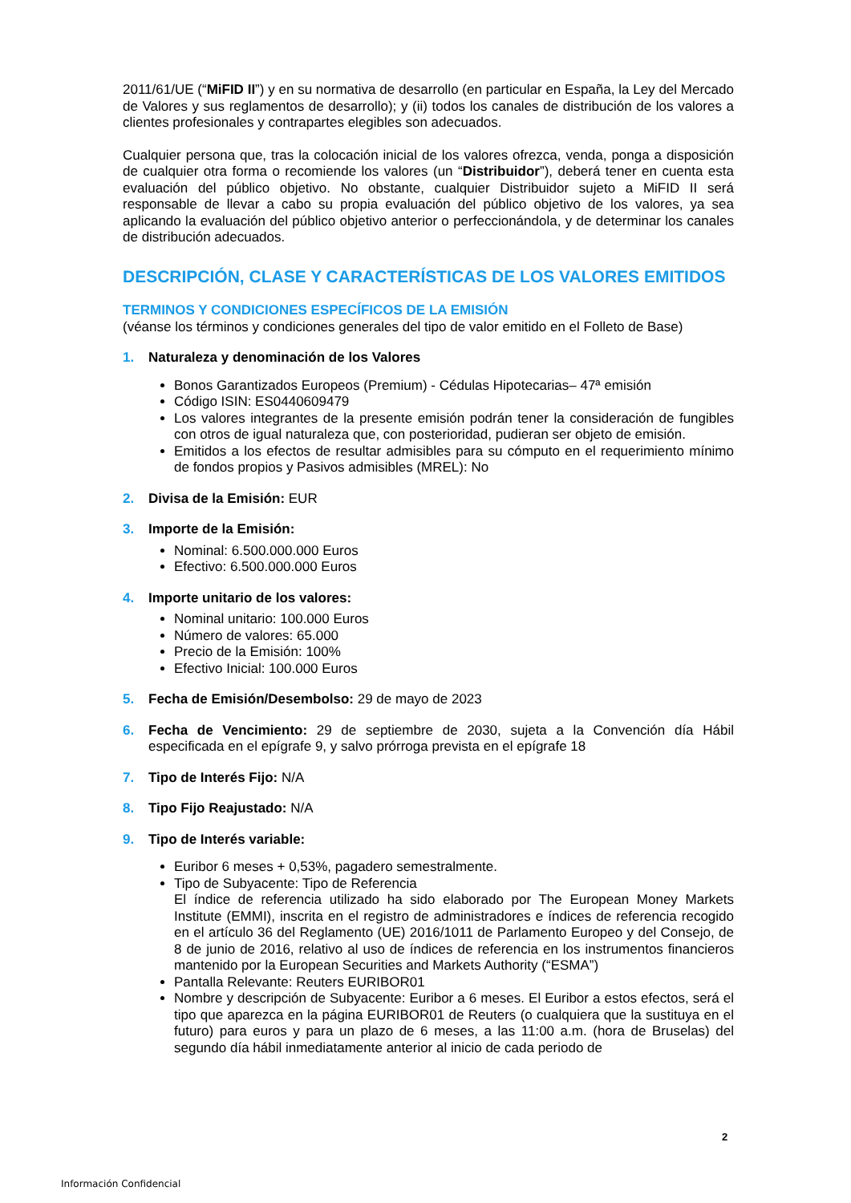2011/61/UE (“MiFID II”) y en su normativa de desarrollo (en particular en España, la Ley del Mercado de Valores y sus reglamentos de desarrollo); y (ii) todos los canales de distribución de los valores a clientes profesionales y contrapartes elegibles son adecuados.
Cualquier persona que, tras la colocación inicial de los valores ofrezca, venda, ponga a disposición de cualquier otra forma o recomiende los valores (un “Distribuidor”), deberá tener en cuenta esta evaluación del público objetivo. No obstante, cualquier Distribuidor sujeto a MiFID II será responsable de llevar a cabo su propia evaluación del público objetivo de los valores, ya sea aplicando la evaluación del público objetivo anterior o perfeccionándola, y de determinar los canales de distribución adecuados.
DESCRIPCIÓN, CLASE Y CARACTERÍSTICAS DE LOS VALORES EMITIDOS
TERMINOS Y CONDICIONES ESPECÍFICOS DE LA EMISIÓN
(véanse los términos y condiciones generales del tipo de valor emitido en el Folleto de Base)
1. Naturaleza y denominación de los Valores
Bonos Garantizados Europeos (Premium) - Cédulas Hipotecarias– 47ª emisión
Código ISIN: ES0440609479
Los valores integrantes de la presente emisión podrán tener la consideración de fungibles con otros de igual naturaleza que, con posterioridad, pudieran ser objeto de emisión.
Emitidos a los efectos de resultar admisibles para su cómputo en el requerimiento mínimo de fondos propios y Pasivos admisibles (MREL): No
2. Divisa de la Emisión: EUR
3. Importe de la Emisión:
Nominal: 6.500.000.000 Euros
Efectivo: 6.500.000.000 Euros
4. Importe unitario de los valores:
Nominal unitario: 100.000 Euros
Número de valores: 65.000
Precio de la Emisión: 100%
Efectivo Inicial: 100.000 Euros
5. Fecha de Emisión/Desembolso: 29 de mayo de 2023
6. Fecha de Vencimiento: 29 de septiembre de 2030, sujeta a la Convención día Hábil especificada en el epígrafe 9, y salvo prórroga prevista en el epígrafe 18
7. Tipo de Interés Fijo: N/A
8. Tipo Fijo Reajustado: N/A
9. Tipo de Interés variable:
Euribor 6 meses + 0,53%, pagadero semestralmente.
Tipo de Subyacente: Tipo de Referencia
El índice de referencia utilizado ha sido elaborado por The European Money Markets Institute (EMMI), inscrita en el registro de administradores e índices de referencia recogido en el artículo 36 del Reglamento (UE) 2016/1011 de Parlamento Europeo y del Consejo, de 8 de junio de 2016, relativo al uso de índices de referencia en los instrumentos financieros mantenido por la European Securities and Markets Authority (“ESMA”)
Pantalla Relevante: Reuters EURIBOR01
Nombre y descripción de Subyacente: Euribor a 6 meses. El Euribor a estos efectos, será el tipo que aparezca en la página EURIBOR01 de Reuters (o cualquiera que la sustituya en el futuro) para euros y para un plazo de 6 meses, a las 11:00 a.m. (hora de Bruselas) del segundo día hábil inmediatamente anterior al inicio de cada periodo de
2
Información Confidencial